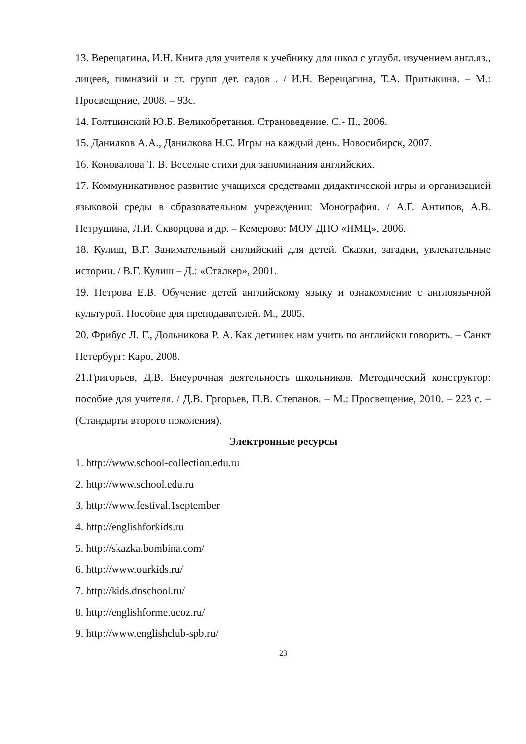13. Верещагина, И.Н. Книга для учителя к учебнику для школ с углубл. изучением англ.яз., лицеев, гимназий и ст. групп дет. садов . / И.Н. Верещагина, Т.А. Притыкина. – М.: Просвещение, 2008. – 93с.
14. Голтцинский Ю.Б. Великобретания. Страноведение. С.- П., 2006.
15. Данилков А.А., Данилкова Н.С. Игры на каждый день. Новосибирск, 2007.
16. Коновалова Т. В. Веселые стихи для запоминания английских.
17. Коммуникативное развитие учащихся средствами дидактической игры и организацией языковой среды в образовательном учреждении: Монография. / А.Г. Антипов, А.В. Петрушина, Л.И. Скворцова и др. – Кемерово: МОУ ДПО «НМЦ», 2006.
18. Кулиш, В.Г. Занимательный английский для детей. Сказки, загадки, увлекательные истории. / В.Г. Кулиш – Д.: «Сталкер», 2001.
19. Петрова Е.В. Обучение детей английскому языку и ознакомление с англоязычной культурой. Пособие для преподавателей. М., 2005.
20. Фрибус Л. Г., Дольникова Р. А. Как детишек нам учить по английски говорить. – Санкт Петербург: Каро, 2008.
21.Григорьев, Д.В. Внеурочная деятельность школьников. Методический конструктор: пособие для учителя. / Д.В. Гргорьев, П.В. Степанов. – М.: Просвещение, 2010. – 223 с. – (Стандарты второго поколения).
Электронные ресурсы
1. http://www.school-collection.edu.ru
2. http://www.school.edu.ru
3. http://www.festival.1september
4. http://englishforkids.ru
5. http://skazka.bombina.com/
6. http://www.ourkids.ru/
7. http://kids.dnschool.ru/
8. http://englishforme.ucoz.ru/
9. http://www.englishclub-spb.ru/
23